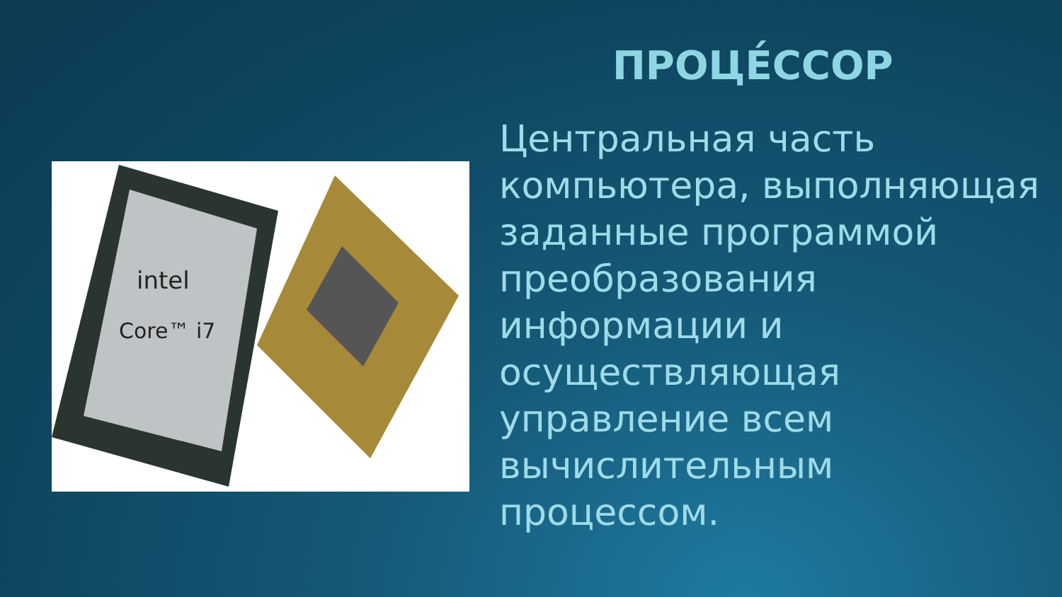intel
Core™ i7
ПРОЦЕ́ССОР
Центральная часть компьютера, выполняющая заданные программой преобразования информации и осуществляющая управление всем вычислительным процессом.